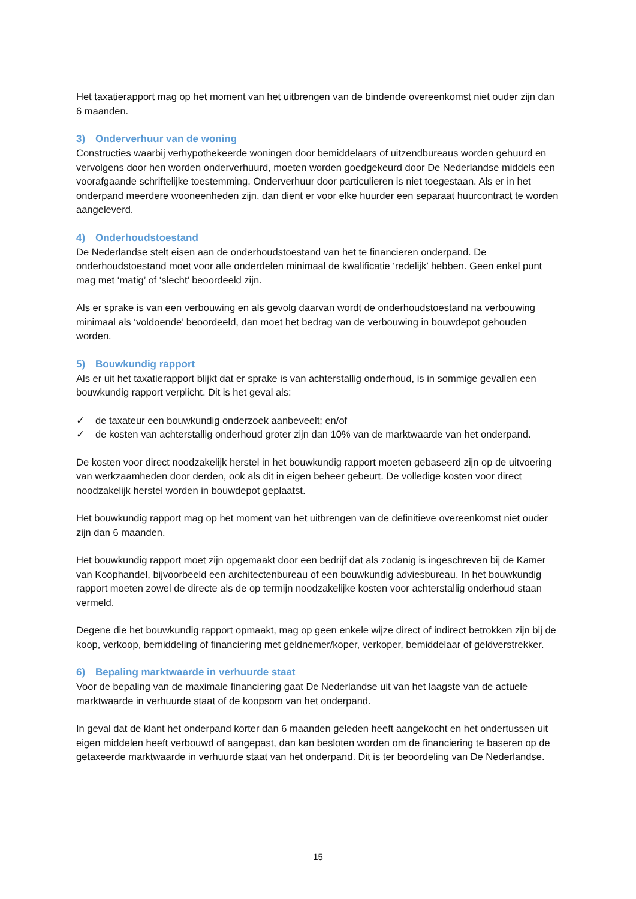Het taxatierapport mag op het moment van het uitbrengen van de bindende overeenkomst niet ouder zijn dan 6 maanden.
3) Onderverhuur van de woning
Constructies waarbij verhypothekeerde woningen door bemiddelaars of uitzendbureaus worden gehuurd en vervolgens door hen worden onderverhuurd, moeten worden goedgekeurd door De Nederlandse middels een voorafgaande schriftelijke toestemming. Onderverhuur door particulieren is niet toegestaan. Als er in het onderpand meerdere wooneenheden zijn, dan dient er voor elke huurder een separaat huurcontract te worden aangeleverd.
4) Onderhoudstoestand
De Nederlandse stelt eisen aan de onderhoudstoestand van het te financieren onderpand. De onderhoudstoestand moet voor alle onderdelen minimaal de kwalificatie ‘redelijk’ hebben. Geen enkel punt mag met ‘matig’ of ‘slecht’ beoordeeld zijn.
Als er sprake is van een verbouwing en als gevolg daarvan wordt de onderhoudstoestand na verbouwing minimaal als ‘voldoende’ beoordeeld, dan moet het bedrag van de verbouwing in bouwdepot gehouden worden.
5) Bouwkundig rapport
Als er uit het taxatierapport blijkt dat er sprake is van achterstallig onderhoud, is in sommige gevallen een bouwkundig rapport verplicht. Dit is het geval als:
✓ de taxateur een bouwkundig onderzoek aanbeveelt; en/of
✓ de kosten van achterstallig onderhoud groter zijn dan 10% van de marktwaarde van het onderpand.
De kosten voor direct noodzakelijk herstel in het bouwkundig rapport moeten gebaseerd zijn op de uitvoering van werkzaamheden door derden, ook als dit in eigen beheer gebeurt. De volledige kosten voor direct noodzakelijk herstel worden in bouwdepot geplaatst.
Het bouwkundig rapport mag op het moment van het uitbrengen van de definitieve overeenkomst niet ouder zijn dan 6 maanden.
Het bouwkundig rapport moet zijn opgemaakt door een bedrijf dat als zodanig is ingeschreven bij de Kamer van Koophandel, bijvoorbeeld een architectenbureau of een bouwkundig adviesbureau. In het bouwkundig rapport moeten zowel de directe als de op termijn noodzakelijke kosten voor achterstallig onderhoud staan vermeld.
Degene die het bouwkundig rapport opmaakt, mag op geen enkele wijze direct of indirect betrokken zijn bij de koop, verkoop, bemiddeling of financiering met geldnemer/koper, verkoper, bemiddelaar of geldverstrekker.
6) Bepaling marktwaarde in verhuurde staat
Voor de bepaling van de maximale financiering gaat De Nederlandse uit van het laagste van de actuele marktwaarde in verhuurde staat of de koopsom van het onderpand.
In geval dat de klant het onderpand korter dan 6 maanden geleden heeft aangekocht en het ondertussen uit eigen middelen heeft verbouwd of aangepast, dan kan besloten worden om de financiering te baseren op de getaxeerde marktwaarde in verhuurde staat van het onderpand. Dit is ter beoordeling van De Nederlandse.
15